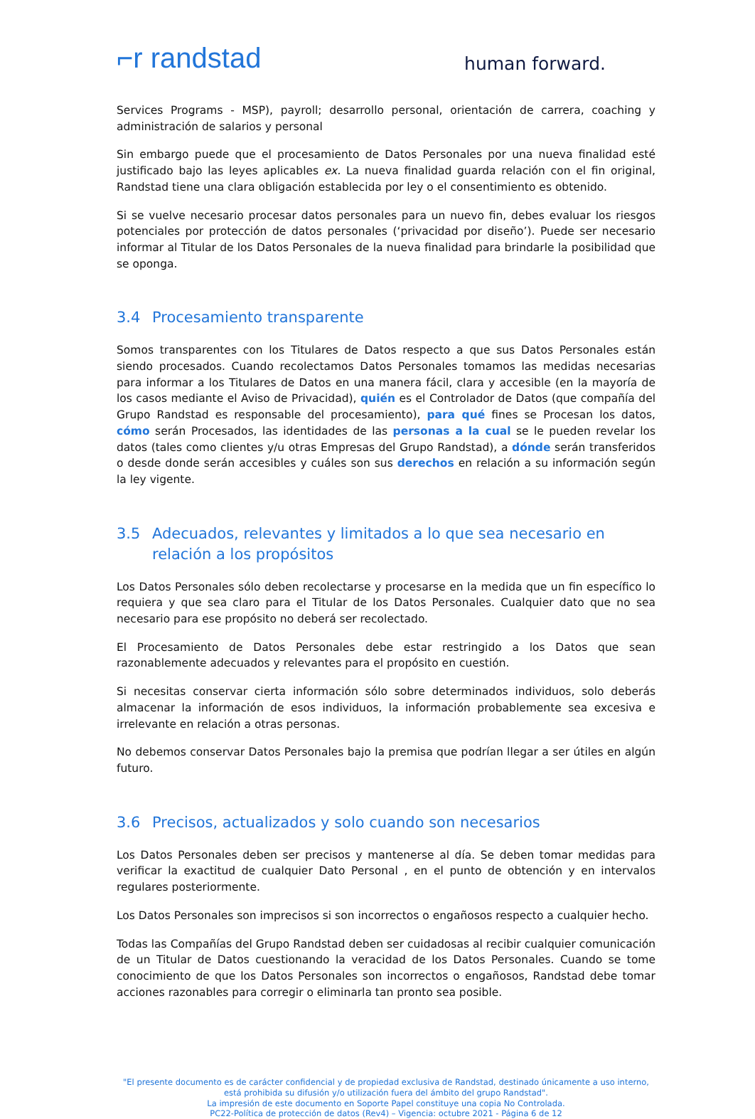⌐r randstad
human forward.
Services Programs - MSP), payroll; desarrollo personal, orientación de carrera, coaching y administración de salarios y personal
Sin embargo puede que el procesamiento de Datos Personales por una nueva finalidad esté justificado bajo las leyes aplicables ex. La nueva finalidad guarda relación con el fin original, Randstad tiene una clara obligación establecida por ley o el consentimiento es obtenido.
Si se vuelve necesario procesar datos personales para un nuevo fin, debes evaluar los riesgos potenciales por protección de datos personales (‘privacidad por diseño’). Puede ser necesario informar al Titular de los Datos Personales de la nueva finalidad para brindarle la posibilidad que se oponga.
3.4 Procesamiento transparente
Somos transparentes con los Titulares de Datos respecto a que sus Datos Personales están siendo procesados. Cuando recolectamos Datos Personales tomamos las medidas necesarias para informar a los Titulares de Datos en una manera fácil, clara y accesible (en la mayoría de los casos mediante el Aviso de Privacidad), quién es el Controlador de Datos (que compañía del Grupo Randstad es responsable del procesamiento), para qué fines se Procesan los datos, cómo serán Procesados, las identidades de las personas a la cual se le pueden revelar los datos (tales como clientes y/u otras Empresas del Grupo Randstad), a dónde serán transferidos o desde donde serán accesibles y cuáles son sus derechos en relación a su información según la ley vigente.
3.5 Adecuados, relevantes y limitados a lo que sea necesario en relación a los propósitos
Los Datos Personales sólo deben recolectarse y procesarse en la medida que un fin específico lo requiera y que sea claro para el Titular de los Datos Personales. Cualquier dato que no sea necesario para ese propósito no deberá ser recolectado.
El Procesamiento de Datos Personales debe estar restringido a los Datos que sean razonablemente adecuados y relevantes para el propósito en cuestión.
Si necesitas conservar cierta información sólo sobre determinados individuos, solo deberás almacenar la información de esos individuos, la información probablemente sea excesiva e irrelevante en relación a otras personas.
No debemos conservar Datos Personales bajo la premisa que podrían llegar a ser útiles en algún futuro.
3.6 Precisos, actualizados y solo cuando son necesarios
Los Datos Personales deben ser precisos y mantenerse al día. Se deben tomar medidas para verificar la exactitud de cualquier Dato Personal , en el punto de obtención y en intervalos regulares posteriormente.
Los Datos Personales son imprecisos si son incorrectos o engañosos respecto a cualquier hecho.
Todas las Compañías del Grupo Randstad deben ser cuidadosas al recibir cualquier comunicación de un Titular de Datos cuestionando la veracidad de los Datos Personales. Cuando se tome conocimiento de que los Datos Personales son incorrectos o engañosos, Randstad debe tomar acciones razonables para corregir o eliminarla tan pronto sea posible.
"El presente documento es de carácter confidencial y de propiedad exclusiva de Randstad, destinado únicamente a uso interno, está prohibida su difusión y/o utilización fuera del ámbito del grupo Randstad".
La impresión de este documento en Soporte Papel constituye una copia No Controlada.
PC22-Política de protección de datos (Rev4) – Vigencia: octubre 2021 - Página 6 de 12